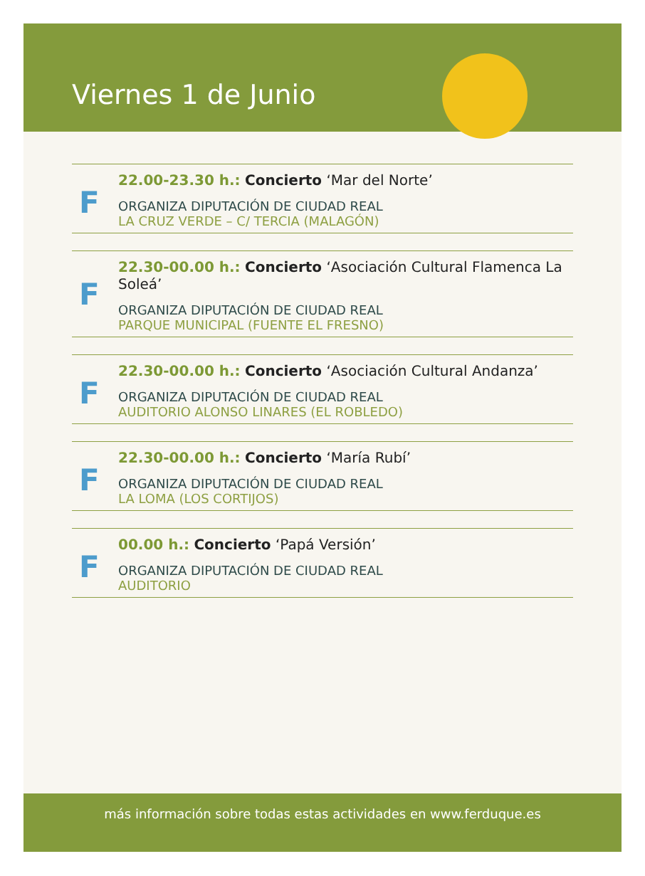Viernes 1 de Junio
F
22.00-23.30 h.: Concierto ‘Mar del Norte’
ORGANIZA DIPUTACIÓN DE CIUDAD REAL
LA CRUZ VERDE – C/ TERCIA (MALAGÓN)
F
22.30-00.00 h.: Concierto ‘Asociación Cultural Flamenca La Soleá’
ORGANIZA DIPUTACIÓN DE CIUDAD REAL
PARQUE MUNICIPAL (FUENTE EL FRESNO)
F
22.30-00.00 h.: Concierto ‘Asociación Cultural Andanza’
ORGANIZA DIPUTACIÓN DE CIUDAD REAL
AUDITORIO ALONSO LINARES (EL ROBLEDO)
F
22.30-00.00 h.: Concierto ‘María Rubí’
ORGANIZA DIPUTACIÓN DE CIUDAD REAL
LA LOMA (LOS CORTIJOS)
F
00.00 h.: Concierto ‘Papá Versión’
ORGANIZA DIPUTACIÓN DE CIUDAD REAL
AUDITORIO
más información sobre todas estas actividades en www.ferduque.es